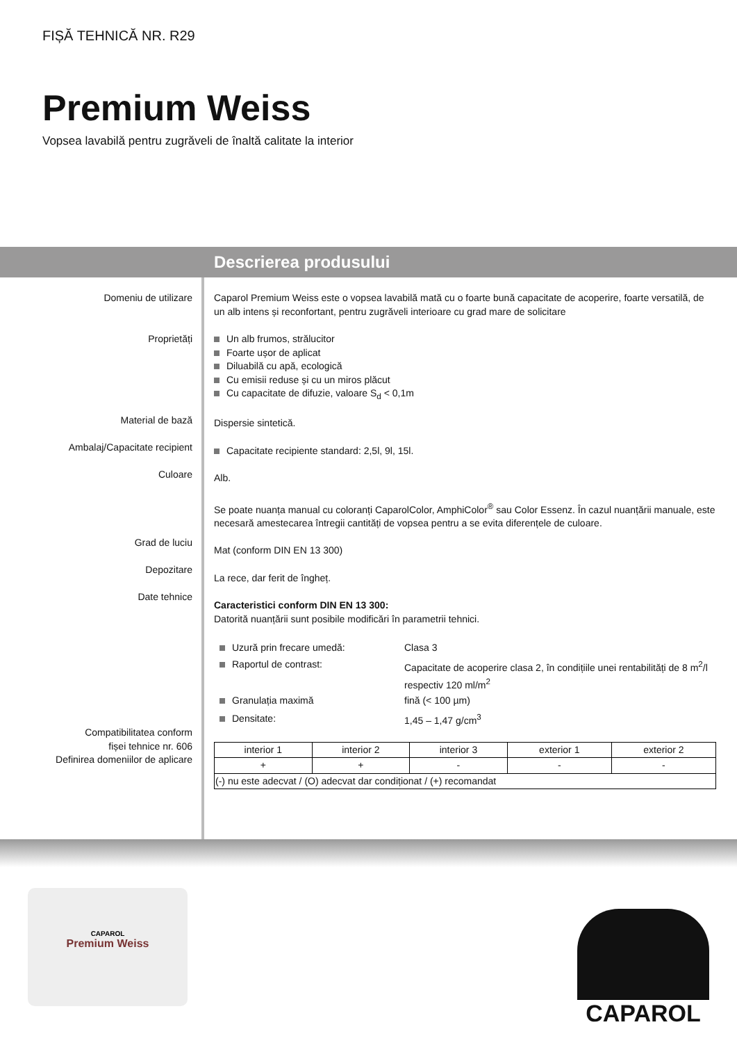FIȘĂ TEHNICĂ NR. R29
Premium Weiss
Vopsea lavabilă pentru zugrăveli de înaltă calitate la interior
Descrierea produsului
Domeniu de utilizare
Proprietăți
Material de bază
Ambalaj/Capacitate recipient
Culoare
Grad de luciu
Depozitare
Date tehnice
Compatibilitatea conform
fișei tehnice nr. 606
Definirea domeniilor de aplicare
Caparol Premium Weiss este o vopsea lavabilă mată cu o foarte bună capacitate de acoperire, foarte versatilă, de un alb intens și reconfortant, pentru zugrăveli interioare cu grad mare de solicitare
Un alb frumos, strălucitor
Foarte ușor de aplicat
Diluabilă cu apă, ecologică
Cu emisii reduse și cu un miros plăcut
Cu capacitate de difuzie, valoare S<sub>d</sub> < 0,1m
Dispersie sintetică.
Capacitate recipiente standard: 2,5l, 9l, 15l.
Alb.
Se poate nuanța manual cu coloranți CaparolColor, AmphiColor<sup>®</sup> sau Color Essenz. În cazul nuanțării manuale, este necesară amestecarea întregii cantități de vopsea pentru a se evita diferențele de culoare.
Mat (conform DIN EN 13 300)
La rece, dar ferit de îngheț.
Caracteristici conform DIN EN 13 300:
Datorită nuanțării sunt posibile modificări în parametrii tehnici.
| Uzură prin frecare umedă: | Clasa 3 |
| Raportul de contrast: | Capacitate de acoperire clasa 2, în condițiile unei rentabilități de 8 m<sup>2</sup>/l respectiv 120 ml/m<sup>2</sup> |
| Granulația maximă | fină (< 100 µm) |
| Densitate: | 1,45 – 1,47 g/cm<sup>3</sup> |
| interior 1 | interior 2 | interior 3 | exterior 1 | exterior 2 |
| + | + | - | - | - |
| (-) nu este adecvat / (O) adecvat dar condiționat / (+) recomandat | | | | |
CAPAROL
Premium Weiss
CAPAROL